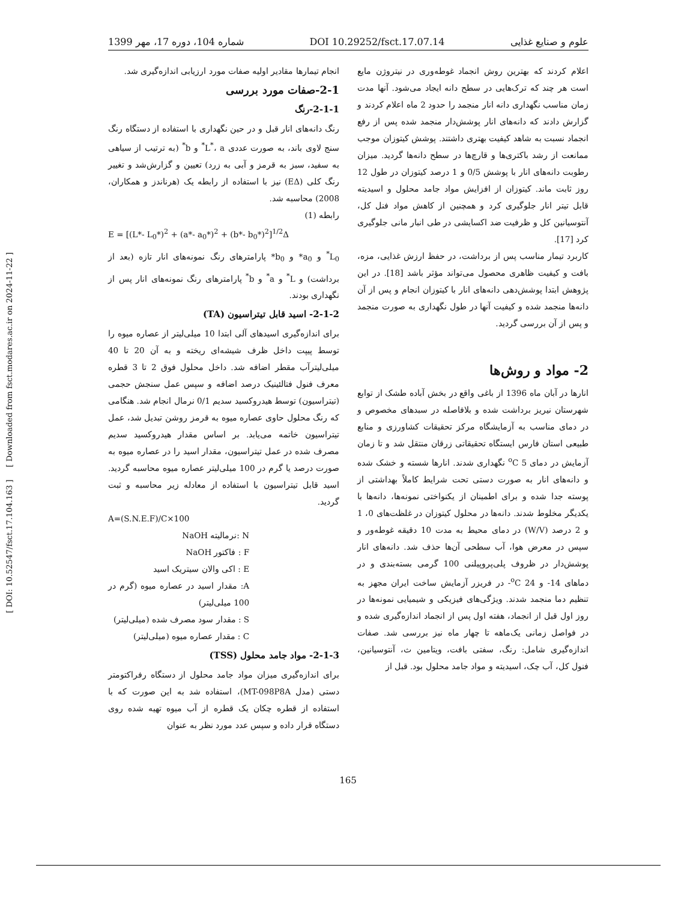[ DOI: 10.52547/fsct.17.104.163 ] [ Downloaded from fsct.modares.ac.ir on 2024-11-22 ]
1399 شماره 104، دوره 17، مهر DOI 10.29252/fsct.17.07.14 علوم و صنایع غذایی
اعلام کردند که بهترین روش انجماد غوطه‌وری در نیتروژن مایع است هر چند که ترک‌هایی در سطح دانه ایجاد می‌شود. آنها مدت زمان مناسب نگهداری دانه انار منجمد را حدود 2 ماه اعلام کردند و گزارش دادند که دانه‌های انار پوشش‌دار منجمد شده پس از رفع انجماد نسبت به شاهد کیفیت بهتری داشتند. پوشش کیتوزان موجب ممانعت از رشد باکتری‌ها و قارچ‌ها در سطح دانه‌ها گردید. میزان رطوبت دانه‌های انار با پوشش 0/5 و 1 درصد کیتوزان در طول 12 روز ثابت ماند. کیتوزان از افزایش مواد جامد محلول و اسیدیته قابل تیتر انار جلوگیری کرد و همچنین از کاهش مواد فنل کل، آنتوسیانین کل و ظرفیت ضد اکسایشی در طی انبار مانی جلوگیری کرد [17].
کاربرد تیمار مناسب پس از برداشت، در حفظ ارزش غذایی، مزه، بافت و کیفیت ظاهری محصول می‌تواند مؤثر باشد [18]. در این پژوهش ابتدا پوشش‌دهی دانه‌های انار با کیتوزان انجام و پس از آن دانه‌ها منجمد شده و کیفیت آنها در طول نگهداری به صورت منجمد و پس از آن بررسی گردید.
2- مواد و روش‌ها
انارها در آبان ماه 1396 از باغی واقع در بخش آباده طشک از توابع شهرستان نیریز برداشت شده و بلافاصله در سبدهای مخصوص و در دمای مناسب به آزمایشگاه مرکز تحقیقات کشاورزی و منابع طبیعی استان فارس ایستگاه تحقیقاتی زرقان منتقل شد و تا زمان آزمایش در دمای <sup>o</sup>C 5 نگهداری شدند. انارها شسته و خشک شده و دانه‌های انار به صورت دستی تحت شرایط کاملاً بهداشتی از پوسته جدا شده و برای اطمینان از یکنواختی نمونه‌ها، دانه‌ها با یکدیگر مخلوط شدند. دانه‌ها در محلول کیتوزان در غلظت‌های 0، 1 و 2 درصد (W/V) در دمای محیط به مدت 10 دقیقه غوطه‌ور و سپس در معرض هوا، آب سطحی آن‌ها حذف شد. دانه‌های انار پوشش‌دار در ظروف پلی‌پروپیلنی 100 گرمی بسته‌بندی و در دماهای 14- و <sup>o</sup>C 24- در فریزر آزمایش ساخت ایران مجهز به تنظیم دما منجمد شدند. ویژگی‌های فیزیکی و شیمیایی نمونه‌ها در روز اول قبل از انجماد، هفته اول پس از انجماد اندازه‌گیری شده و در فواصل زمانی یک‌ماهه تا چهار ماه نیز بررسی شد. صفات اندازه‌گیری شامل: رنگ، سفتی بافت، ویتامین ث، آنتوسیانین، فنول کل، آب چک، اسیدیته و مواد جامد محلول بود. قبل از
انجام تیمارها مقادیر اولیه صفات مورد ارزیابی اندازه‌گیری شد.
2-1-صفات مورد بررسی
2-1-1-رنگ
رنگ دانه‌های انار قبل و در حین نگهداری با استفاده از دستگاه رنگ سنج لاوی باند، به صورت عددی L<sup>*</sup>، a<sup>*</sup> و b<sup>*</sup> (به ترتیب از سیاهی به سفید، سبز به قرمز و آبی به زرد) تعیین و گزارش‌شد و تغییر رنگ کلی (EΔ) نیز با استفاده از رابطه یک (هرناندز و همکاران، 2008) محاسبه شد.
رابطه (1)
E = [(L*- L<sub>0</sub>*)<sup>2</sup> + (a*- a<sub>0</sub>*)<sup>2</sup> + (b*- b<sub>0</sub>*)<sup>2</sup>]<sup>1/2</sup>Δ
L<sub>0</sub><sup>*</sup> و a<sub>0</sub>* و b<sub>0</sub>* پارامترهای رنگ نمونه‌های انار تازه (بعد از برداشت) و L<sup>*</sup> و a<sup>*</sup> و b<sup>*</sup> پارامترهای رنگ نمونه‌های انار پس از نگهداری بودند.
2-1-2- اسید قابل تیتراسیون (TA)
برای اندازه‌گیری اسیدهای آلی ابتدا 10 میلی‌لیتر از عصاره میوه را توسط پیپت داخل ظرف شیشه‌ای ریخته و به آن 20 تا 40 میلی‌لیترآب مقطر اضافه شد. داخل محلول فوق 2 تا 3 قطره معرف فنول فتالئینیک درصد اضافه و سپس عمل سنجش حجمی (تیتراسیون) توسط هیدروکسید سدیم 0/1 نرمال انجام شد. هنگامی که رنگ محلول حاوی عصاره میوه به قرمز روشن تبدیل شد، عمل تیتراسیون خاتمه می‌یابد. بر اساس مقدار هیدروکسید سدیم مصرف شده در عمل تیتراسیون، مقدار اسید را در عصاره میوه به صورت درصد یا گرم در 100 میلی‌لیتر عصاره میوه محاسبه گردید. اسید قابل تیتراسیون با استفاده از معادله زیر محاسبه و ثبت گردید.
A=(S.N.E.F)/C×100
N :نرمالیته NaOH
F : فاکتور NaOH
E : اکی والان سیتریک اسید
A: مقدار اسید در عصاره میوه (گرم در 100 میلی‌لیتر)
S : مقدار سود مصرف شده (میلی‌لیتر)
C : مقدار عصاره میوه (میلی‌لیتر)
2-1-3- مواد جامد محلول (TSS)
برای اندازه‌گیری میزان مواد جامد محلول از دستگاه رفراکتومتر دستی (مدل MT-098P8A)، استفاده شد به این صورت که با استفاده از قطره چکان یک قطره از آب میوه تهیه شده روی دستگاه قرار داده و سپس عدد مورد نظر به عنوان
165